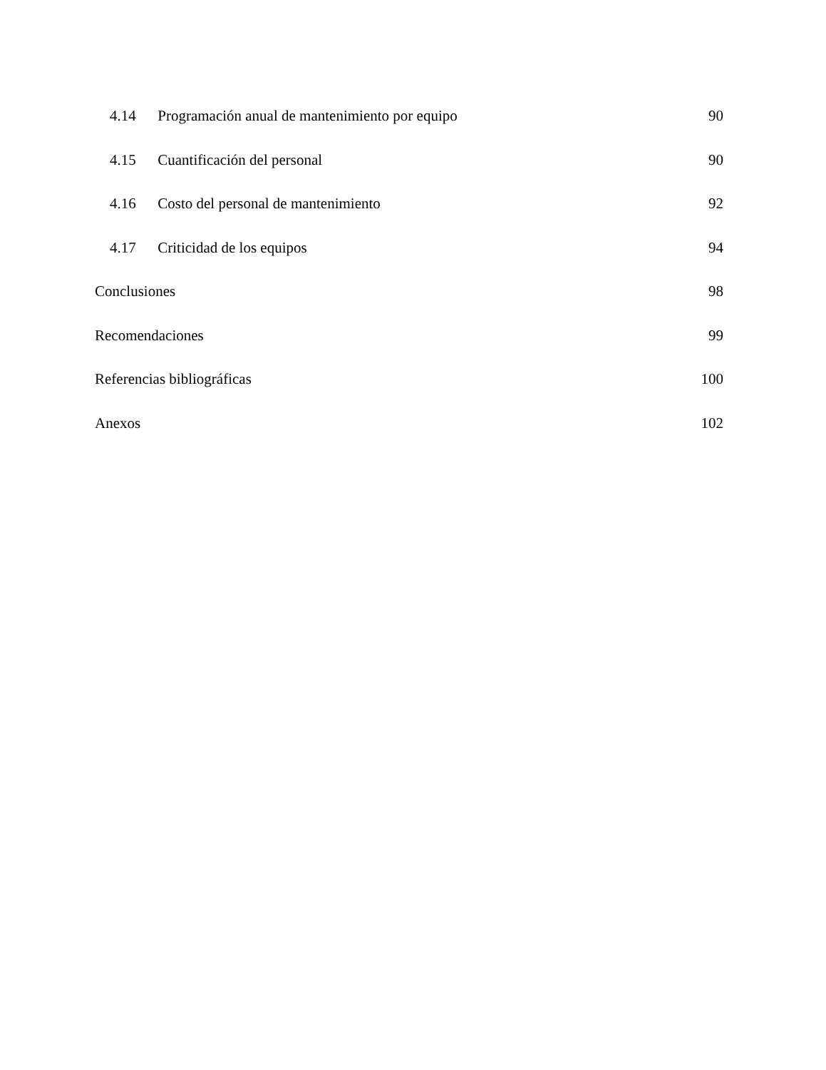4.14 Programación anual de mantenimiento por equipo 90
4.15 Cuantificación del personal 90
4.16 Costo del personal de mantenimiento 92
4.17 Criticidad de los equipos 94
Conclusiones 98
Recomendaciones 99
Referencias bibliográficas 100
Anexos 102